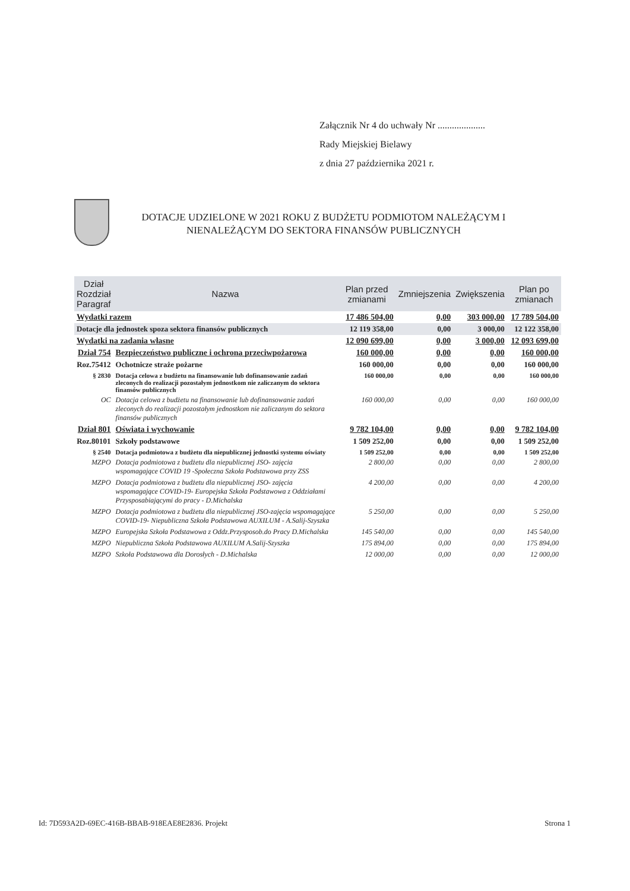Załącznik Nr 4 do uchwały Nr ....................
Rady Miejskiej Bielawy
z dnia 27 października 2021 r.
DOTACJE UDZIELONE W 2021 ROKU Z BUDŻETU PODMIOTOM NALEŻĄCYM I NIENALEŻĄCYM DO SEKTORA FINANSÓW PUBLICZNYCH
| Dział Rozdział Paragraf | Nazwa | Plan przed zmianami | Zmniejszenia | Zwiększenia | Plan po zmianach |
| --- | --- | --- | --- | --- | --- |
| Wydatki razem | | 17 486 504,00 | 0,00 | 303 000,00 | 17 789 504,00 |
| Dotacje dla jednostek spoza sektora finansów publicznych | | 12 119 358,00 | 0,00 | 3 000,00 | 12 122 358,00 |
| Wydatki na zadania własne | | 12 090 699,00 | 0,00 | 3 000,00 | 12 093 699,00 |
| Dział 754 | Bezpieczeństwo publiczne i ochrona przeciwpożarowa | 160 000,00 | 0,00 | 0,00 | 160 000,00 |
| Roz.75412 | Ochotnicze straże pożarne | 160 000,00 | 0,00 | 0,00 | 160 000,00 |
| § 2830 | Dotacja celowa z budżetu na finansowanie lub dofinansowanie zadań zleconych do realizacji pozostałym jednostkom nie zaliczanym do sektora finansów publicznych | 160 000,00 | 0,00 | 0,00 | 160 000,00 |
| OC | Dotacja celowa z budżetu na finansowanie lub dofinansowanie zadań zleconych do realizacji pozostałym jednostkom nie zaliczanym do sektora finansów publicznych | 160 000,00 | 0,00 | 0,00 | 160 000,00 |
| Dział 801 | Oświata i wychowanie | 9 782 104,00 | 0,00 | 0,00 | 9 782 104,00 |
| Roz.80101 | Szkoły podstawowe | 1 509 252,00 | 0,00 | 0,00 | 1 509 252,00 |
| § 2540 | Dotacja podmiotowa z budżetu dla niepublicznej jednostki systemu oświaty | 1 509 252,00 | 0,00 | 0,00 | 1 509 252,00 |
| MZPO | Dotacja podmiotowa z budżetu dla niepublicznej JSO- zajęcia wspomagające COVID 19 -Społeczna Szkoła Podstawowa przy ZSS | 2 800,00 | 0,00 | 0,00 | 2 800,00 |
| MZPO | Dotacja podmiotowa z budżetu dla niepublicznej JSO- zajęcia wspomagające COVID-19- Europejska Szkoła Podstawowa z Oddziałami Przysposabiającymi do pracy - D.Michalska | 4 200,00 | 0,00 | 0,00 | 4 200,00 |
| MZPO | Dotacja podmiotowa z budżetu dla niepublicznej JSO-zajęcia wspomagające COVID-19- Niepubliczna Szkoła Podstawowa AUXILUM - A.Salij-Szyszka | 5 250,00 | 0,00 | 0,00 | 5 250,00 |
| MZPO | Europejska Szkoła Podstawowa z Oddz.Przysposob.do Pracy D.Michalska | 145 540,00 | 0,00 | 0,00 | 145 540,00 |
| MZPO | Niepubliczna Szkoła Podstawowa AUXILUM A.Salij-Szyszka | 175 894,00 | 0,00 | 0,00 | 175 894,00 |
| MZPO | Szkoła Podstawowa dla Dorosłych - D.Michalska | 12 000,00 | 0,00 | 0,00 | 12 000,00 |
Id: 7D593A2D-69EC-416B-BBAB-918EAE8E2836. Projekt Strona 1